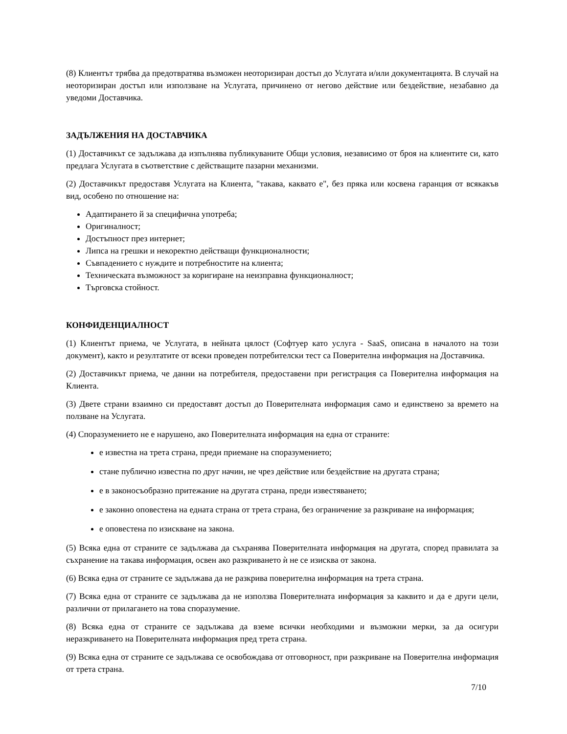(8) Клиентът трябва да предотвратява възможен неоторизиран достъп до Услугата и/или документацията. В случай на неоторизиран достъп или използване на Услугата, причинено от негово действие или бездействие, незабавно да уведоми Доставчика.
ЗАДЪЛЖЕНИЯ НА ДОСТАВЧИКА
(1) Доставчикът се задължава да изпълнява публикуваните Общи условия, независимо от броя на клиентите си, като предлага Услугата в съответствие с действащите пазарни механизми.
(2) Доставчикът предоставя Услугата на Клиента, "такава, каквато е", без пряка или косвена гаранция от всякакъв вид, особено по отношение на:
Адаптирането й за специфична употреба;
Оригиналност;
Достъпност през интернет;
Липса на грешки и некоректно действащи функционалности;
Съвпадението с нуждите и потребностите на клиента;
Техническата възможност за коригиране на неизправна функционалност;
Търговска стойност.
КОНФИДЕНЦИАЛНОСТ
(1) Клиентът приема, че Услугата, в нейната цялост (Софтуер като услуга - SaaS, описана в началото на този документ), както и резултатите от всеки проведен потребителски тест са Поверителна информация на Доставчика.
(2) Доставчикът приема, че данни на потребителя, предоставени при регистрация са Поверителна информация на Клиента.
(3) Двете страни взаимно си предоставят достъп до Поверителната информация само и единствено за времето на ползване на Услугата.
(4) Споразумението не е нарушено, ако Поверителната информация на една от страните:
е известна на трета страна, преди приемане на споразумението;
стане публично известна по друг начин, не чрез действие или бездействие на другата страна;
е в законосъобразно притежание на другата страна, преди известяването;
е законно оповестена на едната страна от трета страна, без ограничение за разкриване на информация;
е оповестена по изискване на закона.
(5) Всяка една от страните се задължава да съхранява Поверителната информация на другата, според правилата за съхранение на такава информация, освен ако разкриването ѝ не се изисква от закона.
(6) Всяка една от страните се задължава да не разкрива поверителна информация на трета страна.
(7) Всяка една от страните се задължава да не използва Поверителната информация за каквито и да е други цели, различни от прилагането на това споразумение.
(8) Всяка една от страните се задължава да вземе всички необходими и възможни мерки, за да осигури неразкриването на Поверителната информация пред трета страна.
(9) Всяка една от страните се задължава се освобождава от отговорност, при разкриване на Поверителна информация от трета страна.
7/10